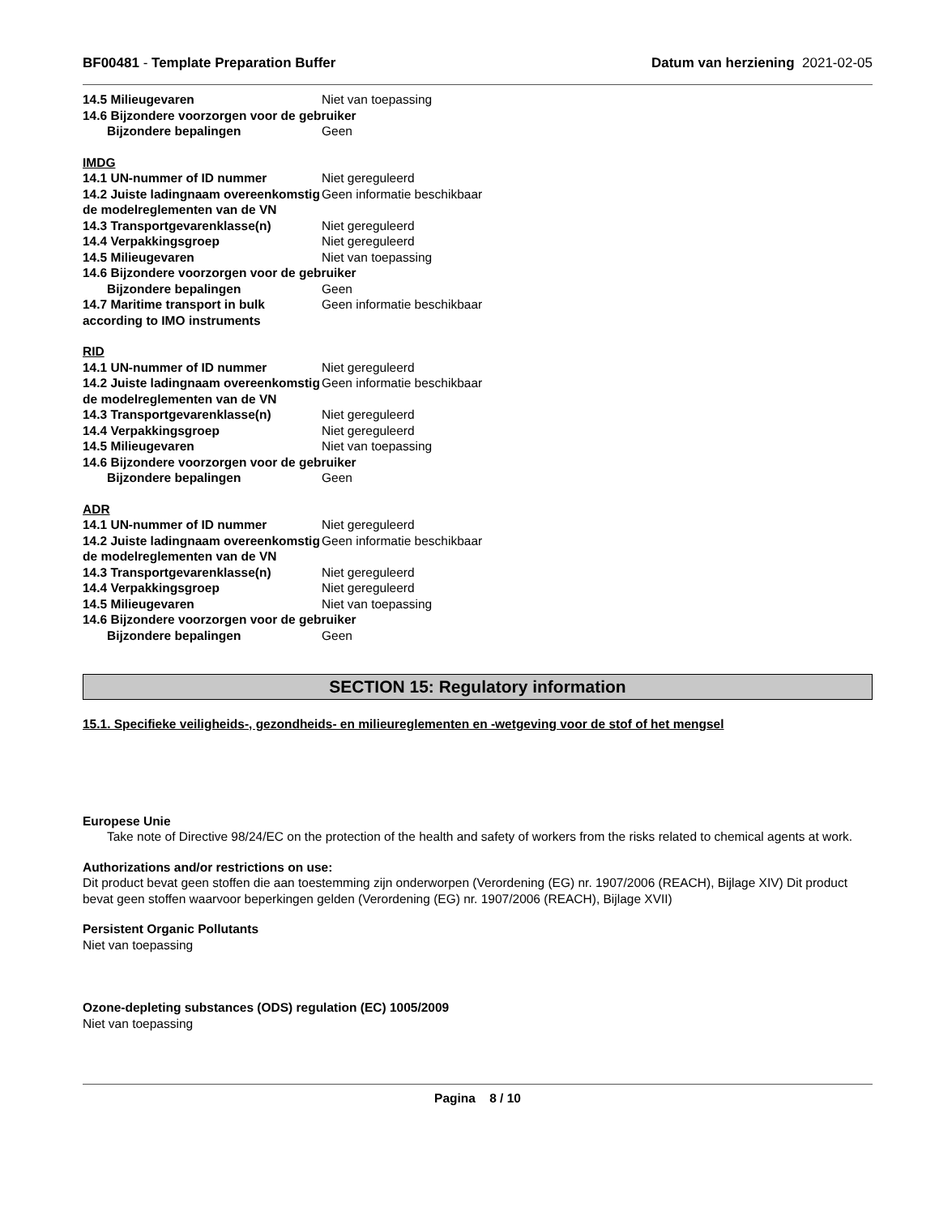BF00481 - Template Preparation Buffer Datum van herziening 2021-02-05
14.5 Milieugevaren Niet van toepassing
14.6 Bijzondere voorzorgen voor de gebruiker
Bijzondere bepalingen Geen
IMDG
14.1 UN-nummer of ID nummer Niet gereguleerd
14.2 Juiste ladingnaam overeenkomstig de modelreglementen van de VN
Geen informatie beschikbaar
14.3 Transportgevarenklasse(n) Niet gereguleerd
14.4 Verpakkingsgroep Niet gereguleerd
14.5 Milieugevaren Niet van toepassing
14.6 Bijzondere voorzorgen voor de gebruiker
Bijzondere bepalingen Geen
14.7 Maritime transport in bulk according to IMO instruments
Geen informatie beschikbaar
RID
14.1 UN-nummer of ID nummer Niet gereguleerd
14.2 Juiste ladingnaam overeenkomstig de modelreglementen van de VN
Geen informatie beschikbaar
14.3 Transportgevarenklasse(n) Niet gereguleerd
14.4 Verpakkingsgroep Niet gereguleerd
14.5 Milieugevaren Niet van toepassing
14.6 Bijzondere voorzorgen voor de gebruiker
Bijzondere bepalingen Geen
ADR
14.1 UN-nummer of ID nummer Niet gereguleerd
14.2 Juiste ladingnaam overeenkomstig de modelreglementen van de VN
Geen informatie beschikbaar
14.3 Transportgevarenklasse(n) Niet gereguleerd
14.4 Verpakkingsgroep Niet gereguleerd
14.5 Milieugevaren Niet van toepassing
14.6 Bijzondere voorzorgen voor de gebruiker
Bijzondere bepalingen Geen
SECTION 15: Regulatory information
15.1. Specifieke veiligheids-, gezondheids- en milieureglementen en -wetgeving voor de stof of het mengsel
Europese Unie
Take note of Directive 98/24/EC on the protection of the health and safety of workers from the risks related to chemical agents at work.
Authorizations and/or restrictions on use:
Dit product bevat geen stoffen die aan toestemming zijn onderworpen (Verordening (EG) nr. 1907/2006 (REACH), Bijlage XIV) Dit product bevat geen stoffen waarvoor beperkingen gelden (Verordening (EG) nr. 1907/2006 (REACH), Bijlage XVII)
Persistent Organic Pollutants
Niet van toepassing
Ozone-depleting substances (ODS) regulation (EC) 1005/2009
Niet van toepassing
Pagina 8 / 10